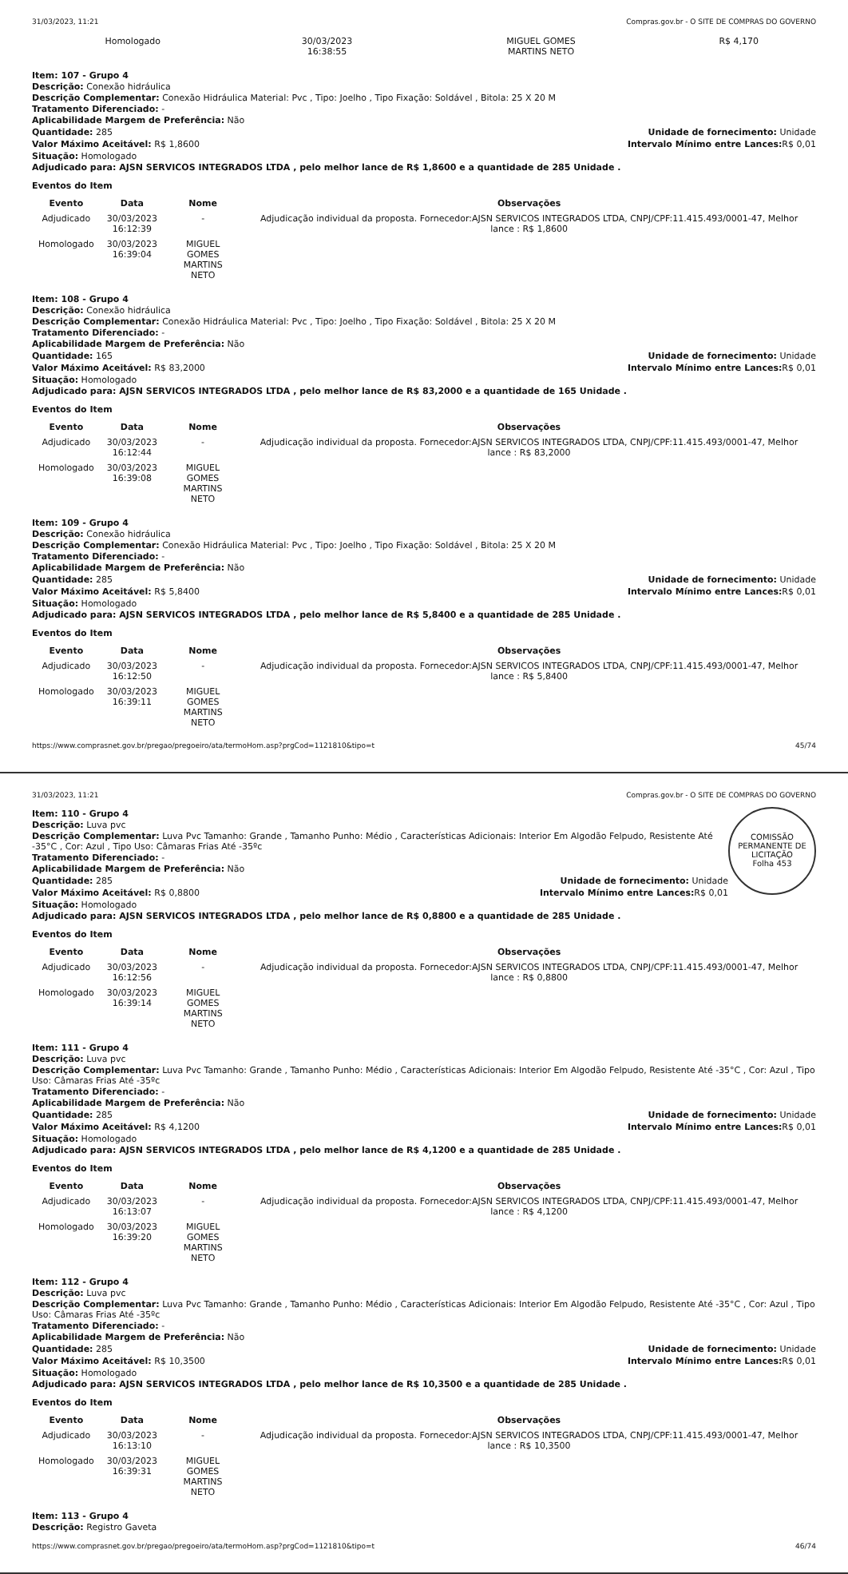31/03/2023, 11:21 Compras.gov.br - O SITE DE COMPRAS DO GOVERNO
| Homologado | 30/03/2023 16:38:55 | MIGUEL GOMES MARTINS NETO | R$ 4,170 |
Item: 107 - Grupo 4
Descrição: Conexão hidráulica
Descrição Complementar: Conexão Hidráulica Material: Pvc , Tipo: Joelho , Tipo Fixação: Soldável , Bitola: 25 X 20 M
Tratamento Diferenciado: -
Aplicabilidade Margem de Preferência: Não
Quantidade: 285 Unidade de fornecimento: Unidade
Valor Máximo Aceitável: R$ 1,8600
Intervalo Mínimo entre Lances: R$ 0,01
Situação: Homologado
Adjudicado para: AJSN SERVICOS INTEGRADOS LTDA , pelo melhor lance de R$ 1,8600 e a quantidade de 285 Unidade .
Eventos do Item
| Evento | Data | Nome | Observações |
| --- | --- | --- | --- |
| Adjudicado | 30/03/2023 16:12:39 | - | Adjudicação individual da proposta. Fornecedor:AJSN SERVICOS INTEGRADOS LTDA, CNPJ/CPF:11.415.493/0001-47, Melhor lance : R$ 1,8600 |
| Homologado | 30/03/2023 16:39:04 | MIGUEL GOMES MARTINS NETO | |
Item: 108 - Grupo 4
Descrição: Conexão hidráulica
Descrição Complementar: Conexão Hidráulica Material: Pvc , Tipo: Joelho , Tipo Fixação: Soldável , Bitola: 25 X 20 M
Tratamento Diferenciado: -
Aplicabilidade Margem de Preferência: Não
Quantidade: 165 Unidade de fornecimento: Unidade
Valor Máximo Aceitável: R$ 83,2000
Intervalo Mínimo entre Lances: R$ 0,01
Situação: Homologado
Adjudicado para: AJSN SERVICOS INTEGRADOS LTDA , pelo melhor lance de R$ 83,2000 e a quantidade de 165 Unidade .
Eventos do Item
| Evento | Data | Nome | Observações |
| --- | --- | --- | --- |
| Adjudicado | 30/03/2023 16:12:44 | - | Adjudicação individual da proposta. Fornecedor:AJSN SERVICOS INTEGRADOS LTDA, CNPJ/CPF:11.415.493/0001-47, Melhor lance : R$ 83,2000 |
| Homologado | 30/03/2023 16:39:08 | MIGUEL GOMES MARTINS NETO | |
Item: 109 - Grupo 4
Descrição: Conexão hidráulica
Descrição Complementar: Conexão Hidráulica Material: Pvc , Tipo: Joelho , Tipo Fixação: Soldável , Bitola: 25 X 20 M
Tratamento Diferenciado: -
Aplicabilidade Margem de Preferência: Não
Quantidade: 285 Unidade de fornecimento: Unidade
Valor Máximo Aceitável: R$ 5,8400
Intervalo Mínimo entre Lances: R$ 0,01
Situação: Homologado
Adjudicado para: AJSN SERVICOS INTEGRADOS LTDA , pelo melhor lance de R$ 5,8400 e a quantidade de 285 Unidade .
Eventos do Item
| Evento | Data | Nome | Observações |
| --- | --- | --- | --- |
| Adjudicado | 30/03/2023 16:12:50 | - | Adjudicação individual da proposta. Fornecedor:AJSN SERVICOS INTEGRADOS LTDA, CNPJ/CPF:11.415.493/0001-47, Melhor lance : R$ 5,8400 |
| Homologado | 30/03/2023 16:39:11 | MIGUEL GOMES MARTINS NETO | |
https://www.comprasnet.gov.br/pregao/pregoeiro/ata/termoHom.asp?prgCod=1121810&tipo=t 45/74
31/03/2023, 11:21 Compras.gov.br - O SITE DE COMPRAS DO GOVERNO
COMISSÃO PERMANENTE DE LICITAÇÃO
Folha 453
Item: 110 - Grupo 4
Descrição: Luva pvc
Descrição Complementar: Luva Pvc Tamanho: Grande , Tamanho Punho: Médio , Características Adicionais: Interior Em Algodão Felpudo, Resistente Até -35°C , Cor: Azul , Tipo Uso: Câmaras Frias Até -35ºc
Tratamento Diferenciado: -
Aplicabilidade Margem de Preferência: Não
Quantidade: 285 Unidade de fornecimento: Unidade
Valor Máximo Aceitável: R$ 0,8800
Intervalo Mínimo entre Lances: R$ 0,01
Situação: Homologado
Adjudicado para: AJSN SERVICOS INTEGRADOS LTDA , pelo melhor lance de R$ 0,8800 e a quantidade de 285 Unidade .
Eventos do Item
| Evento | Data | Nome | Observações |
| --- | --- | --- | --- |
| Adjudicado | 30/03/2023 16:12:56 | - | Adjudicação individual da proposta. Fornecedor:AJSN SERVICOS INTEGRADOS LTDA, CNPJ/CPF:11.415.493/0001-47, Melhor lance : R$ 0,8800 |
| Homologado | 30/03/2023 16:39:14 | MIGUEL GOMES MARTINS NETO | |
Item: 111 - Grupo 4
Descrição: Luva pvc
Descrição Complementar: Luva Pvc Tamanho: Grande , Tamanho Punho: Médio , Características Adicionais: Interior Em Algodão Felpudo, Resistente Até -35°C , Cor: Azul , Tipo Uso: Câmaras Frias Até -35ºc
Tratamento Diferenciado: -
Aplicabilidade Margem de Preferência: Não
Quantidade: 285 Unidade de fornecimento: Unidade
Valor Máximo Aceitável: R$ 4,1200
Intervalo Mínimo entre Lances: R$ 0,01
Situação: Homologado
Adjudicado para: AJSN SERVICOS INTEGRADOS LTDA , pelo melhor lance de R$ 4,1200 e a quantidade de 285 Unidade .
Eventos do Item
| Evento | Data | Nome | Observações |
| --- | --- | --- | --- |
| Adjudicado | 30/03/2023 16:13:07 | - | Adjudicação individual da proposta. Fornecedor:AJSN SERVICOS INTEGRADOS LTDA, CNPJ/CPF:11.415.493/0001-47, Melhor lance : R$ 4,1200 |
| Homologado | 30/03/2023 16:39:20 | MIGUEL GOMES MARTINS NETO | |
Item: 112 - Grupo 4
Descrição: Luva pvc
Descrição Complementar: Luva Pvc Tamanho: Grande , Tamanho Punho: Médio , Características Adicionais: Interior Em Algodão Felpudo, Resistente Até -35°C , Cor: Azul , Tipo Uso: Câmaras Frias Até -35ºc
Tratamento Diferenciado: -
Aplicabilidade Margem de Preferência: Não
Quantidade: 285 Unidade de fornecimento: Unidade
Valor Máximo Aceitável: R$ 10,3500
Intervalo Mínimo entre Lances: R$ 0,01
Situação: Homologado
Adjudicado para: AJSN SERVICOS INTEGRADOS LTDA , pelo melhor lance de R$ 10,3500 e a quantidade de 285 Unidade .
Eventos do Item
| Evento | Data | Nome | Observações |
| --- | --- | --- | --- |
| Adjudicado | 30/03/2023 16:13:10 | - | Adjudicação individual da proposta. Fornecedor:AJSN SERVICOS INTEGRADOS LTDA, CNPJ/CPF:11.415.493/0001-47, Melhor lance : R$ 10,3500 |
| Homologado | 30/03/2023 16:39:31 | MIGUEL GOMES MARTINS NETO | |
Item: 113 - Grupo 4
Descrição: Registro Gaveta
https://www.comprasnet.gov.br/pregao/pregoeiro/ata/termoHom.asp?prgCod=1121810&tipo=t 46/74